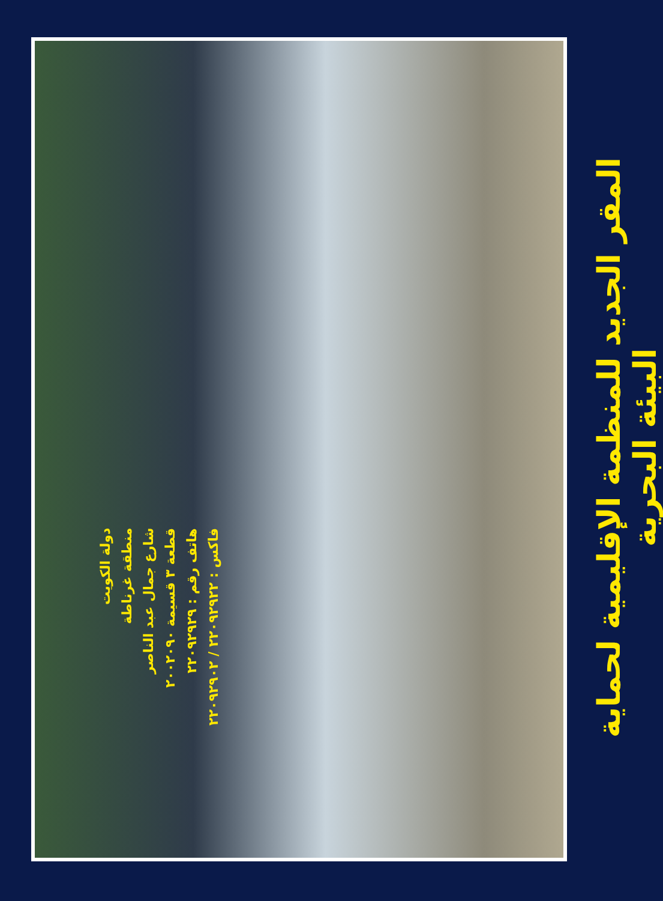دولة الكويت
منطقة غرناطة
شارع جمال عبد الناصر
قطعة ٣ قسيمة ٢٠٠٢٠٩٠
هاتف رقم : ٢٢٠٩٢٩٢٩
فاكس : ٢٢٠٩٢٩٢٢ / ٢٢٠٩٢٩٠٢
المقر الجديد للمنظمة الإقليمية لحماية البيئة البحرية